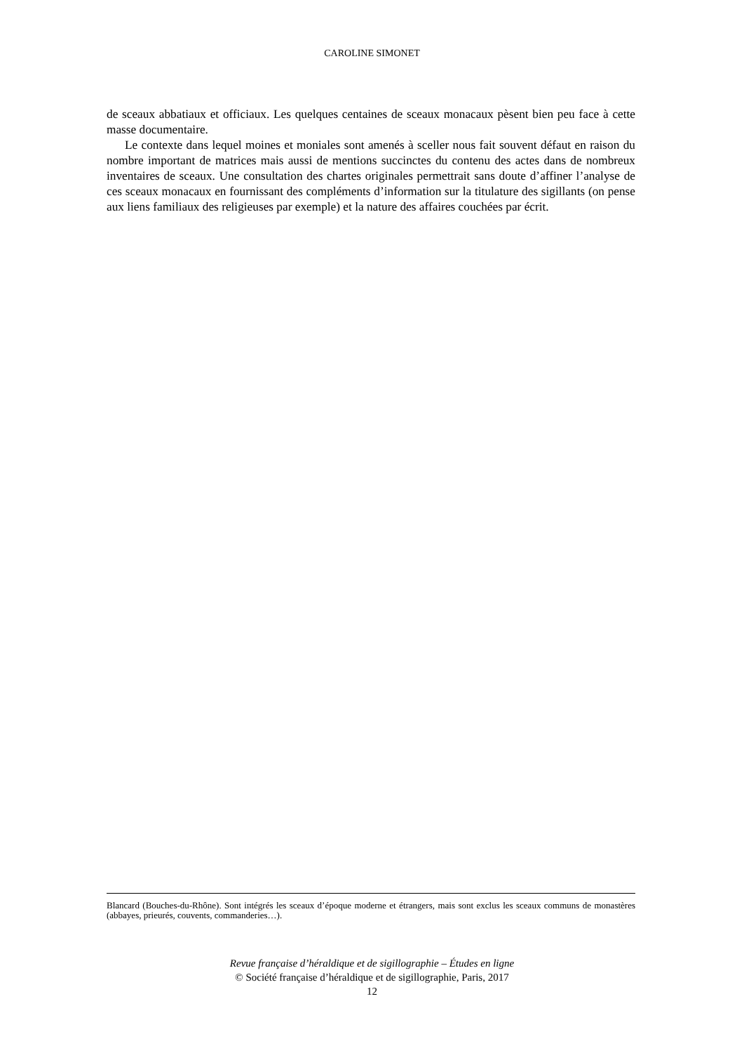CAROLINE SIMONET
de sceaux abbatiaux et officiaux. Les quelques centaines de sceaux monacaux pèsent bien peu face à cette masse documentaire.
Le contexte dans lequel moines et moniales sont amenés à sceller nous fait souvent défaut en raison du nombre important de matrices mais aussi de mentions succinctes du contenu des actes dans de nombreux inventaires de sceaux. Une consultation des chartes originales permettrait sans doute d’affiner l’analyse de ces sceaux monacaux en fournissant des compléments d’information sur la titulature des sigillants (on pense aux liens familiaux des religieuses par exemple) et la nature des affaires couchées par écrit.
Blancard (Bouches-du-Rhône). Sont intégrés les sceaux d’époque moderne et étrangers, mais sont exclus les sceaux communs de monastères (abbayes, prieurés, couvents, commanderies…).
Revue française d’héraldique et de sigillographie – Études en ligne
© Société française d’héraldique et de sigillographie, Paris, 2017
12